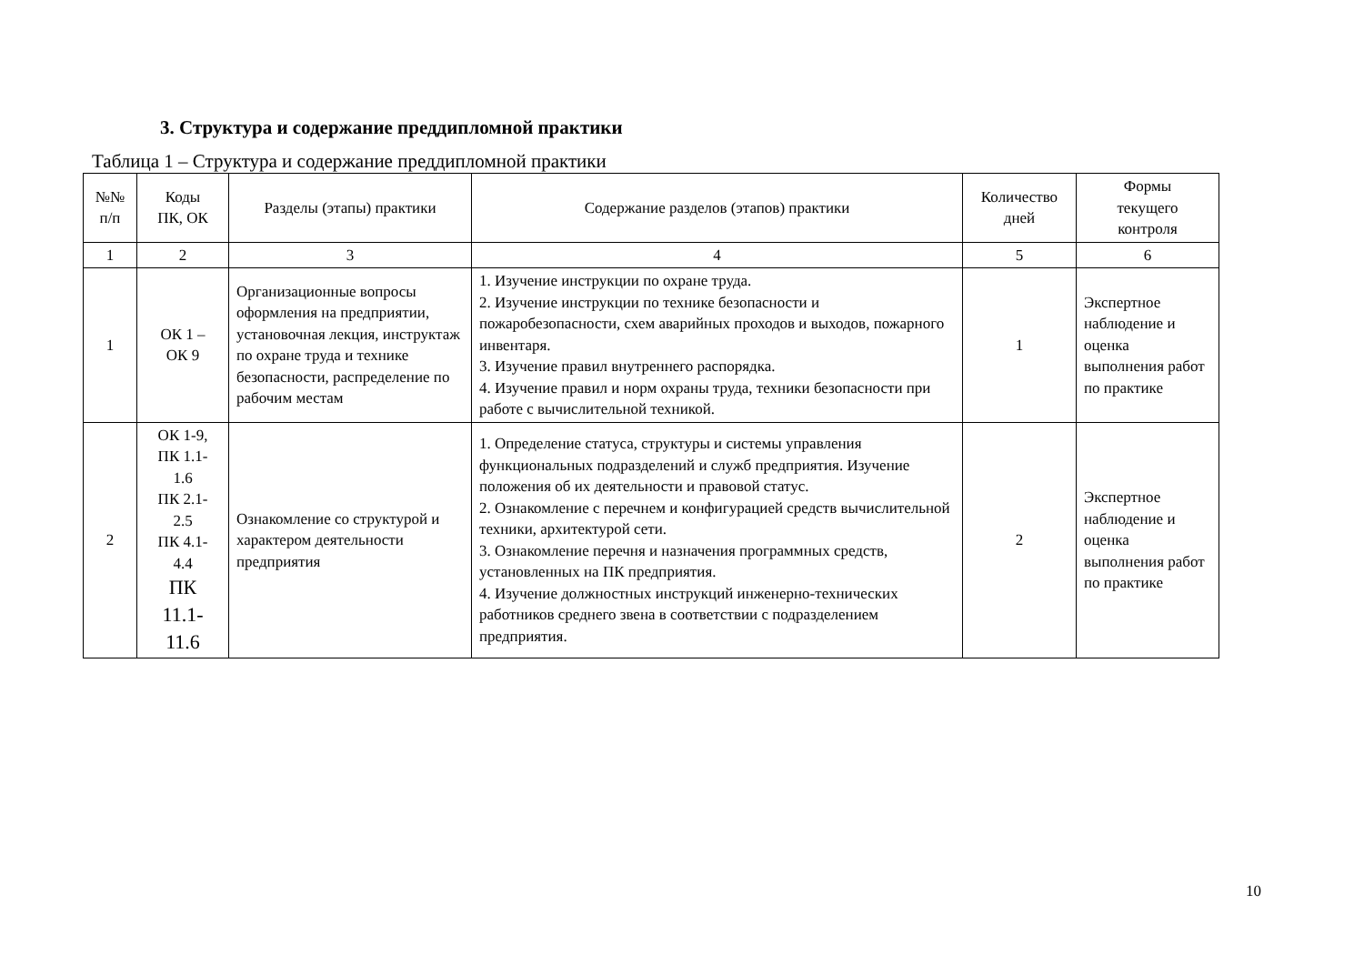3. Структура и содержание преддипломной практики
Таблица 1 – Структура и содержание преддипломной практики
| №№ п/п | Коды ПК, ОК | Разделы (этапы) практики | Содержание разделов (этапов) практики | Количество дней | Формы текущего контроля |
| --- | --- | --- | --- | --- | --- |
| 1 | 2 | 3 | 4 | 5 | 6 |
| 1 | ОК 1 – ОК 9 | Организационные вопросы оформления на предприятии, установочная лекция, инструктаж по охране труда и технике безопасности, распределение по рабочим местам | 1. Изучение инструкции по охране труда. 2. Изучение инструкции по технике безопасности и пожаробезопасности, схем аварийных проходов и выходов, пожарного инвентаря. 3. Изучение правил внутреннего распорядка. 4. Изучение правил и норм охраны труда, техники безопасности при работе с вычислительной техникой. | 1 | Экспертное наблюдение и оценка выполнения работ по практике |
| 2 | ОК 1-9, ПК 1.1- 1.6 ПК 2.1- 2.5 ПК 4.1- 4.4 ПК 11.1- 11.6 | Ознакомление со структурой и характером деятельности предприятия | 1. Определение статуса, структуры и системы управления функциональных подразделений и служб предприятия. Изучение положения об их деятельности и правовой статус. 2. Ознакомление с перечнем и конфигурацией средств вычислительной техники, архитектурой сети. 3. Ознакомление перечня и назначения программных средств, установленных на ПК предприятия. 4. Изучение должностных инструкций инженерно-технических работников среднего звена в соответствии с подразделением предприятия. | 2 | Экспертное наблюдение и оценка выполнения работ по практике |
10